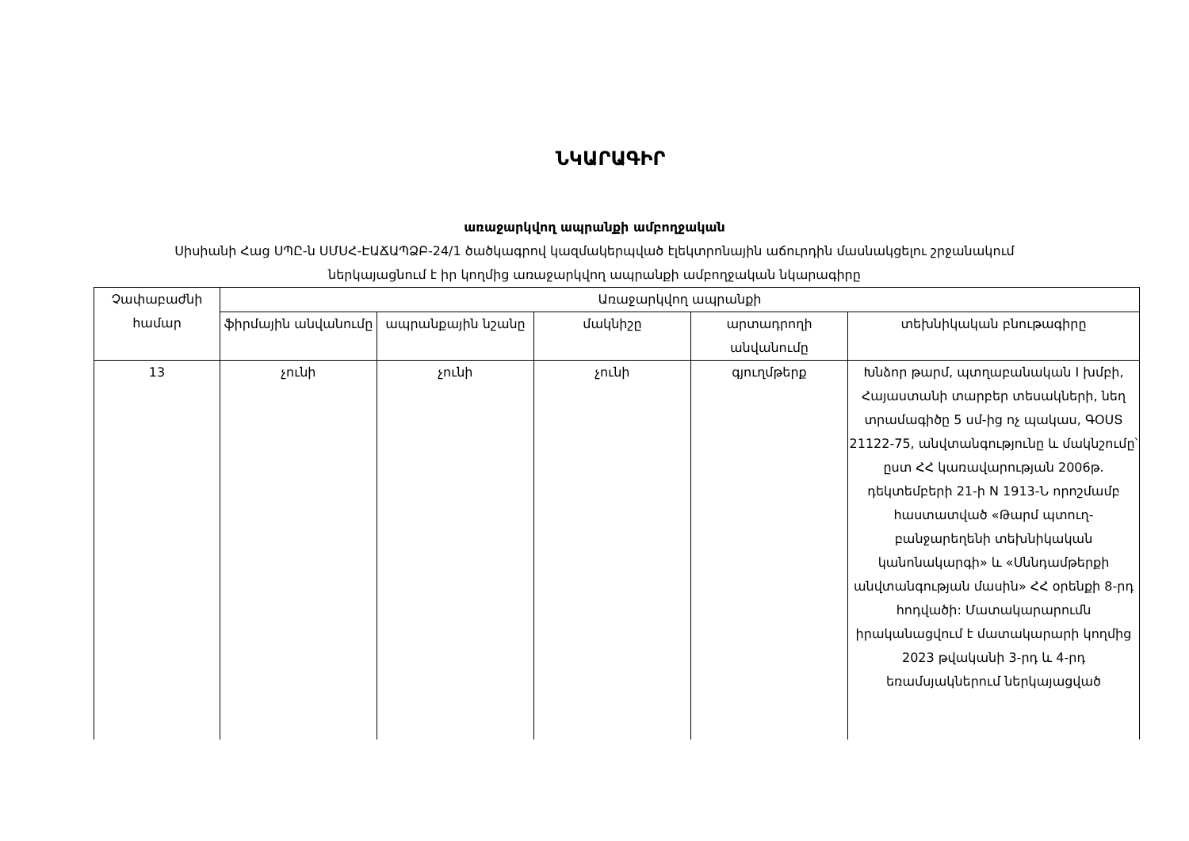ՆԿԱՐԱԳԻՐ
առաջարկվող ապրանքի ամբողջական
Սիսիանի Հաց ՍՊԸ-ն ՍՄՍՀ-ԷԱՃԱՊՁԲ-24/1 ծածկագրով կազմակերպված էլեկտրոնային աճուրդին մասնակցելու շրջանակում
ներկայացնում է իր կողմից առաջարկվող ապրանքի ամբողջական նկարագիրը
| Չափաբաժնի համար | Առաջարկվող ապրանքի | | | | |
| --- | --- | --- | --- | --- | --- |
| | ֆիրմային անվանումը | ապրանքային նշանը | մակնիշը | արտադրողի անվանումը | տեխնիկական բնութագիրը |
| 13 | չունի | չունի | չունի | գյուղմթերք | Խնձոր թարմ, պտղաբանական I խմբի, Հայաստանի տարբեր տեսակների, նեղ տրամագիծը 5 սմ-ից ոչ պակաս, ԳՕՍՏ 21122-75, անվտանգությունը և մակնշումը՝ ըստ ՀՀ կառավարության 2006թ. դեկտեմբերի 21-ի N 1913-Ն որոշմամբ հաստատված «Թարմ պտուղ-բանջարեղենի տեխնիկական կանոնակարգի» և «Սննդամթերքի անվտանգության մասին» ՀՀ օրենքի 8-րդ հոդվածի: Մատակարարումն իրականացվում է մատակարարի կողմից 2023 թվականի 3-րդ և 4-րդ եռամսյակներում ներկայացված |